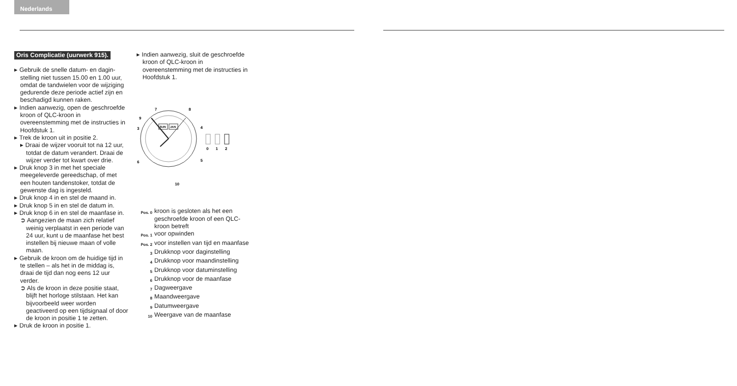Nederlands
Oris Complicatie (uurwerk 915).
▸ Gebruik de snelle datum- en dagin­stelling niet tussen 15.00 en 1.00 uur, omdat de tandwielen voor de wijziging gedurende deze periode actief zijn en beschadigd kunnen raken.
▸ Indien aanwezig, open de geschroefde kroon of QLC-kroon in overeenstemming met de instruc­ties in Hoofdstuk 1.
▸ Trek de kroon uit in positie 2.
▸ Draai de wijzer vooruit tot na 12 uur, totdat de datum verandert. Draai de wijzer verder tot kwart over drie.
▸ Druk knop 3 in met het speciale meegeleverde gereedschap, of met een houten tandenstoker, tot­dat de gewenste dag is ingesteld.
▸ Druk knop 4 in en stel de maand in.
▸ Druk knop 5 in en stel de datum in.
▸ Druk knop 6 in en stel de maan­fase in.
➲ Aangezien de maan zich relatief weinig verplaatst in een periode van 24 uur, kunt u de maanfase het best instellen bij nieuwe maan of volle maan.
▸ Gebruik de kroon om de huidige tijd in te stellen – als het in de middag is, draai de tijd dan nog eens 12 uur verder.
➲ Als de kroon in deze positie staat, blijft het horloge stilstaan. Het kan bijvoorbeeld weer wor­den geactiveerd op een tijdsig­naal of door de kroon in positie 1 te zetten.
▸ Druk de kroon in positie 1.
▸ Indien aanwezig, sluit de geschroefde kroon of QLC-kroon in overeenstemming met de instructies in Hoofdstuk 1.
SUN
JAN
9
7
8
3
4
6
5
10
0
1
2
Pos. 0 kroon is gesloten als het een geschroefde kroon of een QLC-kroon betreft
Pos. 1 voor opwinden
Pos. 2 voor instellen van tijd en maanfase
3 Drukknop voor daginstelling
4 Drukknop voor maandin­stelling
5 Drukknop voor datumin­stelling
6 Drukknop voor de maanfase
7 Dagweergave
8 Maandweergave
9 Datumweergave
10 Weergave van de maanfase